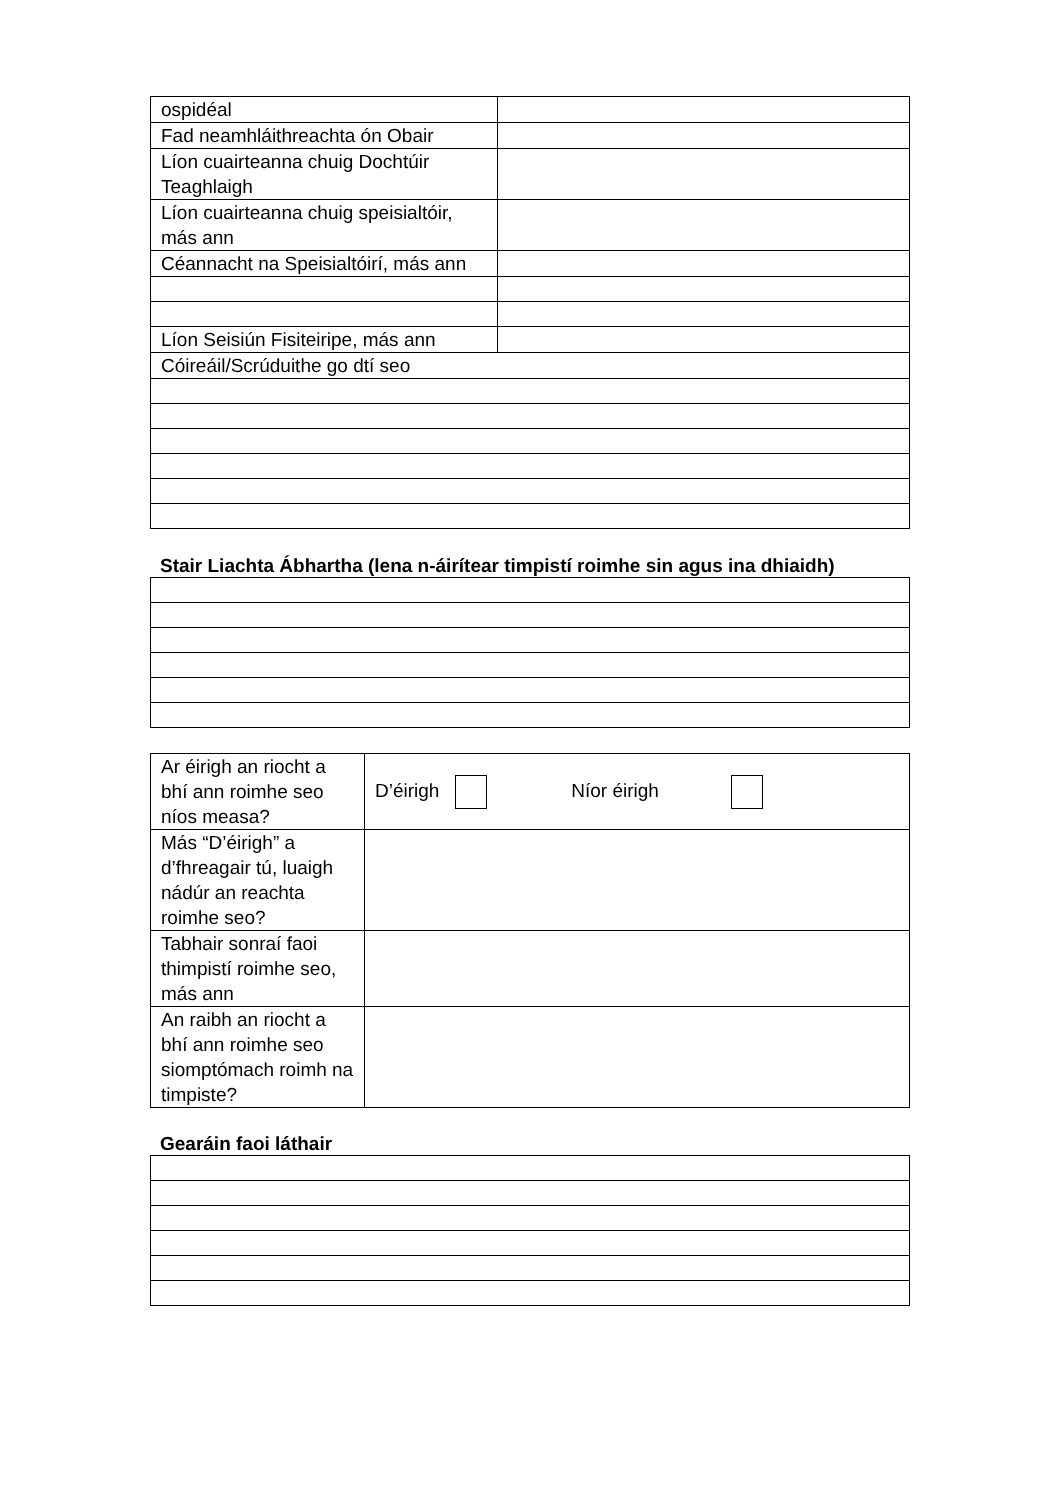| ospidéal | |
| Fad neamhláithreachta ón Obair | |
| Líon cuairteanna chuig Dochtúir Teaghlaigh | |
| Líon cuairteanna chuig speisialtóir, más ann | |
| Céannacht na Speisialtóirí, más ann | |
| Líon Seisiún Fisiteiripe, más ann | |
| Cóireáil/Scrúduithe go dtí seo | |
Stair Liachta Ábhartha (lena n-áirítear timpistí roimhe sin agus ina dhiaidh)
| Ar éirigh an riocht a bhí ann roimhe seo níos measa? | D’éirigh Níor éirigh |
| Más “D’éirigh” a d’fhreagair tú, luaigh nádúr an reachta roimhe seo? | |
| Tabhair sonraí faoi thimpistí roimhe seo, más ann | |
| An raibh an riocht a bhí ann roimhe seo siomptómach roimh na timpiste? | |
Gearáin faoi láthair